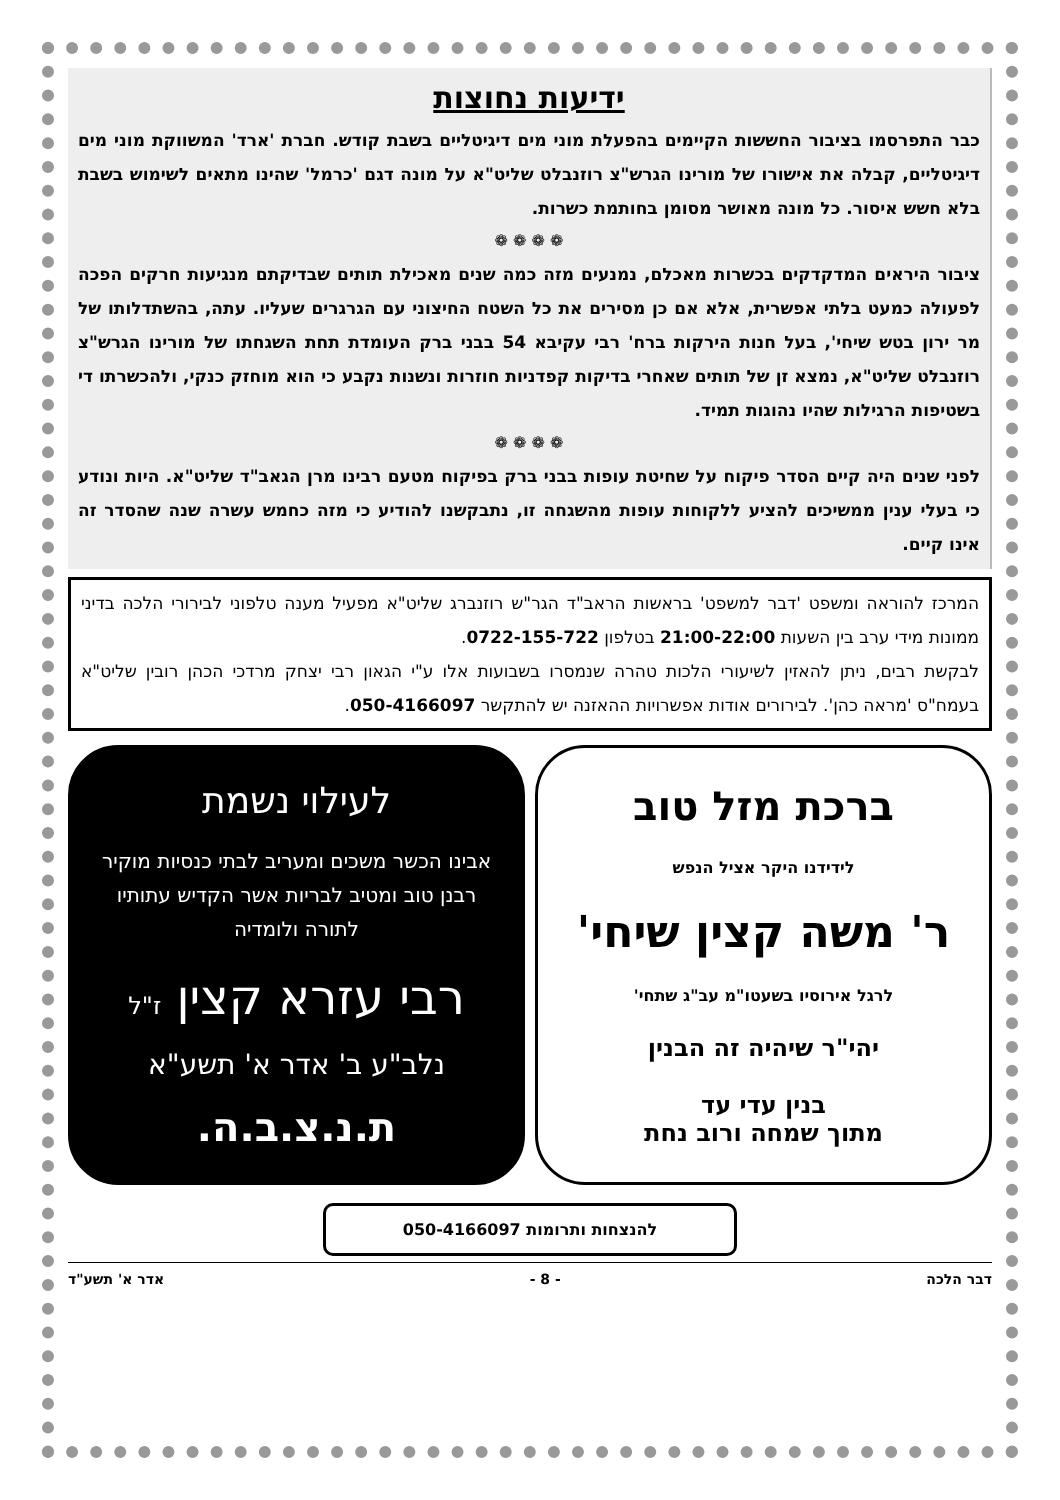ידיעות נחוצות
כבר התפרסמו בציבור החששות הקיימים בהפעלת מוני מים דיגיטליים בשבת קודש. חברת 'ארד' המשווקת מוני מים דיגיטליים, קבלה את אישורו של מורינו הגרש"צ רוזנבלט שליט"א על מונה דגם 'כרמל' שהינו מתאים לשימוש בשבת בלא חשש איסור. כל מונה מאושר מסומן בחותמת כשרות.
❁ ❁ ❁ ❁
ציבור היראים המדקדקים בכשרות מאכלם, נמנעים מזה כמה שנים מאכילת תותים שבדיקתם מנגיעות חרקים הפכה לפעולה כמעט בלתי אפשרית, אלא אם כן מסירים את כל השטח החיצוני עם הגרגרים שעליו. עתה, בהשתדלותו של מר ירון בטש שיחי', בעל חנות הירקות ברח' רבי עקיבא 54 בבני ברק העומדת תחת השגחתו של מורינו הגרש"צ רוזנבלט שליט"א, נמצא זן של תותים שאחרי בדיקות קפדניות חוזרות ונשנות נקבע כי הוא מוחזק כנקי, ולהכשרתו די בשטיפות הרגילות שהיו נהוגות תמיד.
❁ ❁ ❁ ❁
לפני שנים היה קיים הסדר פיקוח על שחיטת עופות בבני ברק בפיקוח מטעם רבינו מרן הגאב"ד שליט"א. היות ונודע כי בעלי ענין ממשיכים להציע ללקוחות עופות מהשגחה זו, נתבקשנו להודיע כי מזה כחמש עשרה שנה שהסדר זה אינו קיים.
המרכז להוראה ומשפט 'דבר למשפט' בראשות הראב"ד הגר"ש רוזנברג שליט"א מפעיל מענה טלפוני לבירורי הלכה בדיני ממונות מידי ערב בין השעות 21:00-22:00 בטלפון 0722-155-722.
לבקשת רבים, ניתן להאזין לשיעורי הלכות טהרה שנמסרו בשבועות אלו ע"י הגאון רבי יצחק מרדכי הכהן רובין שליט"א בעמח"ס 'מראה כהן'. לבירורים אודות אפשרויות ההאזנה יש להתקשר 050-4166097.
ברכת מזל טוב
לידידנו היקר אציל הנפש
ר' משה קצין שיחי'
לרגל אירוסיו בשעטו"מ עב"ג שתחי'
יהי"ר שיהיה זה הבנין
בנין עדי עד
מתוך שמחה ורוב נחת
לעילוי נשמת
אבינו הכשר משכים ומעריב לבתי כנסיות מוקיר רבנן טוב ומטיב לבריות אשר הקדיש עתותיו לתורה ולומדיה
רבי עזרא קצין ז"ל
נלב"ע ב' אדר א' תשע"א
ת.נ.צ.ב.ה.
להנצחות ותרומות 050-4166097
דבר הלכה - 8 - אדר א' תשע"ד